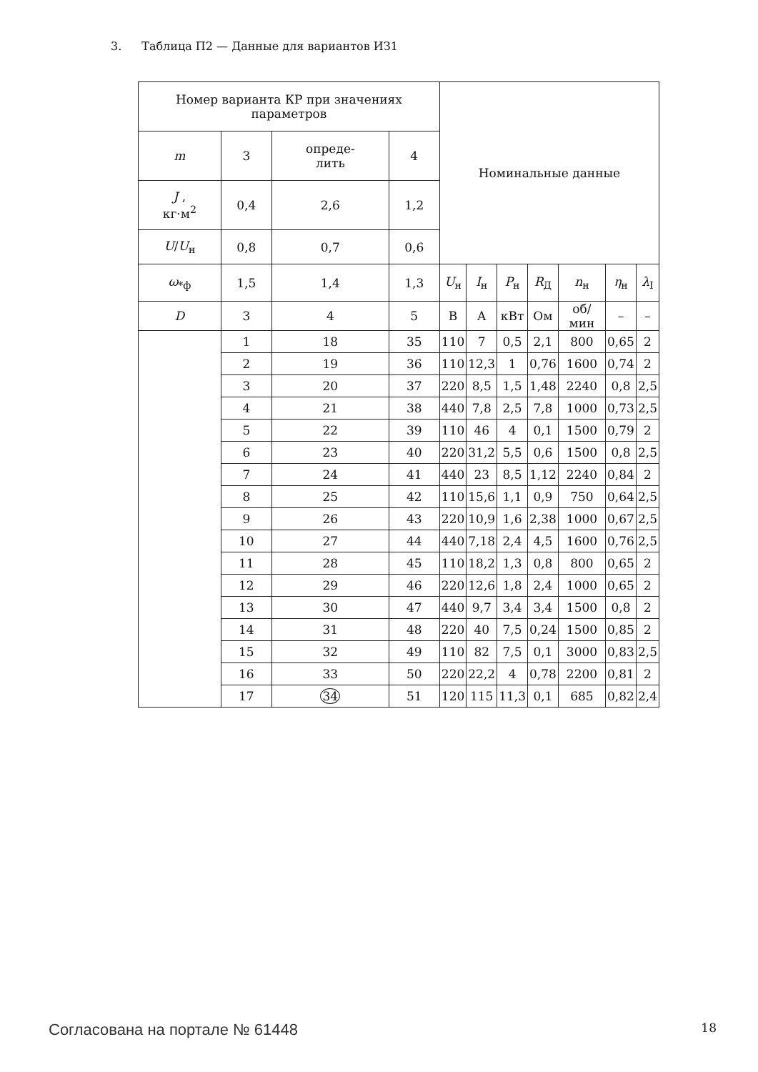3. Таблица П2 — Данные для вариантов ИЗ1
| Номер варианта КР при значениях параметров | | | | Номинальные данные | | | | | | |
| --- | --- | --- | --- | --- | --- | --- | --- | --- | --- | --- |
| m | 3 | опреде- лить | 4 | | | | | | | |
| J , кг·м<sup>2</sup> | 0,4 | 2,6 | 1,2 | | | | | | | |
| U / U<sub>н</sub> | 0,8 | 0,7 | 0,6 | | | | | | | |
| ω<sub>*ф</sub> | 1,5 | 1,4 | 1,3 | U<sub>н</sub> | I<sub>н</sub> | P<sub>н</sub> | R<sub>Д</sub> | n<sub>н</sub> | η<sub>н</sub> | λ<sub>I</sub> |
| D | 3 | 4 | 5 | В | А | кВт | Ом | об/мин | – | – |
| | 1 | 18 | 35 | 110 | 7 | 0,5 | 2,1 | 800 | 0,65 | 2 |
| | 2 | 19 | 36 | 110 | 12,3 | 1 | 0,76 | 1600 | 0,74 | 2 |
| | 3 | 20 | 37 | 220 | 8,5 | 1,5 | 1,48 | 2240 | 0,8 | 2,5 |
| | 4 | 21 | 38 | 440 | 7,8 | 2,5 | 7,8 | 1000 | 0,73 | 2,5 |
| | 5 | 22 | 39 | 110 | 46 | 4 | 0,1 | 1500 | 0,79 | 2 |
| | 6 | 23 | 40 | 220 | 31,2 | 5,5 | 0,6 | 1500 | 0,8 | 2,5 |
| | 7 | 24 | 41 | 440 | 23 | 8,5 | 1,12 | 2240 | 0,84 | 2 |
| | 8 | 25 | 42 | 110 | 15,6 | 1,1 | 0,9 | 750 | 0,64 | 2,5 |
| | 9 | 26 | 43 | 220 | 10,9 | 1,6 | 2,38 | 1000 | 0,67 | 2,5 |
| | 10 | 27 | 44 | 440 | 7,18 | 2,4 | 4,5 | 1600 | 0,76 | 2,5 |
| | 11 | 28 | 45 | 110 | 18,2 | 1,3 | 0,8 | 800 | 0,65 | 2 |
| | 12 | 29 | 46 | 220 | 12,6 | 1,8 | 2,4 | 1000 | 0,65 | 2 |
| | 13 | 30 | 47 | 440 | 9,7 | 3,4 | 3,4 | 1500 | 0,8 | 2 |
| | 14 | 31 | 48 | 220 | 40 | 7,5 | 0,24 | 1500 | 0,85 | 2 |
| | 15 | 32 | 49 | 110 | 82 | 7,5 | 0,1 | 3000 | 0,83 | 2,5 |
| | 16 | 33 | 50 | 220 | 22,2 | 4 | 0,78 | 2200 | 0,81 | 2 |
| | 17 | 34 | 51 | 120 | 115 | 11,3 | 0,1 | 685 | 0,82 | 2,4 |
Согласована на портале № 61448 18